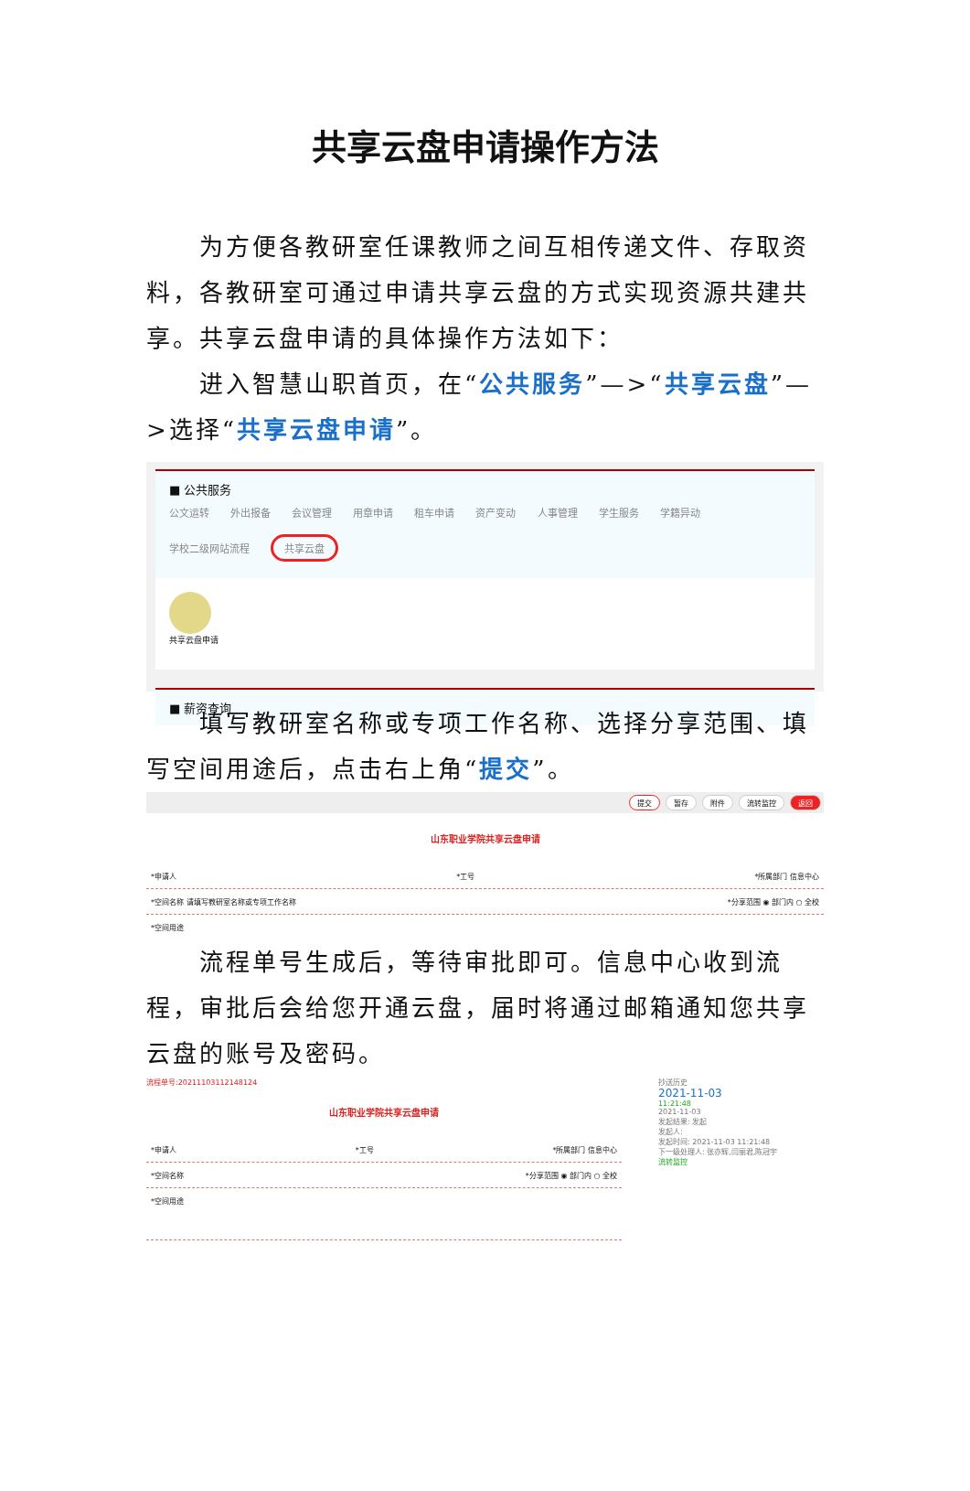共享云盘申请操作方法
为方便各教研室任课教师之间互相传递文件、存取资料，各教研室可通过申请共享云盘的方式实现资源共建共享。共享云盘申请的具体操作方法如下：
进入智慧山职首页，在“公共服务”—>“共享云盘”—>选择“共享云盘申请”。
■ 公共服务
公文运转 外出报备 会议管理 用章申请 租车申请 资产变动 人事管理 学生服务 学籍异动 学校二级网站流程 共享云盘
共享云盘申请
■ 薪资查询
填写教研室名称或专项工作名称、选择分享范围、填写空间用途后，点击右上角“提交”。
提交 暂存 附件 流转监控 返回
山东职业学院共享云盘申请
*申请人 *工号 *所属部门 信息中心
*空间名称 请填写教研室名称或专项工作名称 *分享范围 ◉ 部门内 ○ 全校
*空间用途
流程单号生成后，等待审批即可。信息中心收到流程，审批后会给您开通云盘，届时将通过邮箱通知您共享云盘的账号及密码。
流程单号:20211103112148124
山东职业学院共享云盘申请
*申请人 *工号 *所属部门 信息中心
*空间名称 *分享范围 ◉ 部门内 ○ 全校
*空间用途
抄送历史
2021-11-03
11:21:48
2021-11-03
发起结果: 发起
发起人:
发起时间: 2021-11-03 11:21:48
下一级处理人: 张亦辉,闫丽君,陈冠宇
流转监控